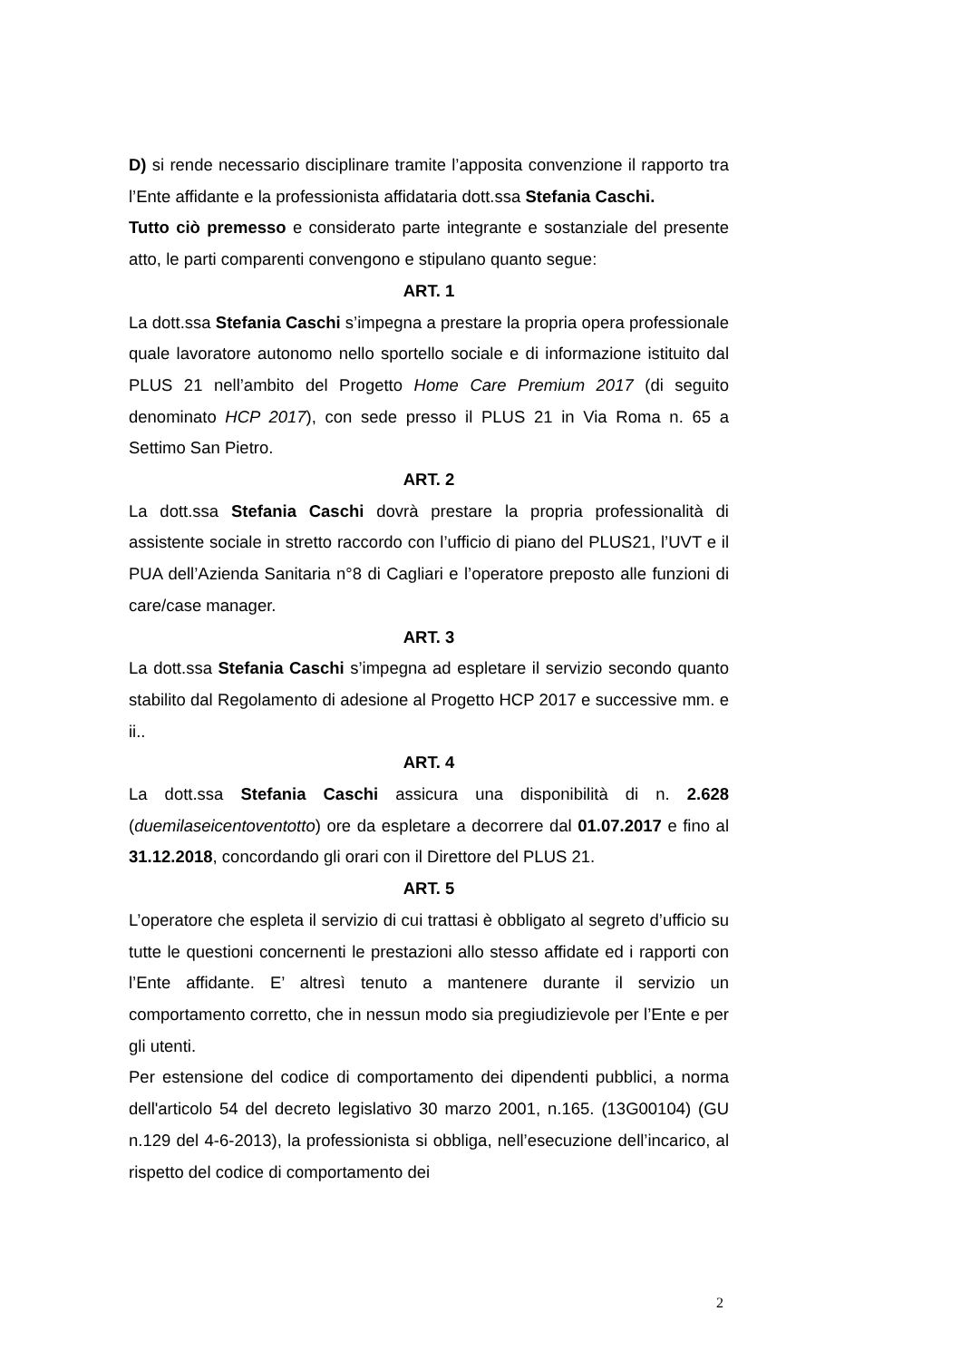D) si rende necessario disciplinare tramite l’apposita convenzione il rapporto tra l’Ente affidante e la professionista affidataria dott.ssa Stefania Caschi.
Tutto ciò premesso e considerato parte integrante e sostanziale del presente atto, le parti comparenti convengono e stipulano quanto segue:
ART. 1
La dott.ssa Stefania Caschi s’impegna a prestare la propria opera professionale quale lavoratore autonomo nello sportello sociale e di informazione istituito dal PLUS 21 nell’ambito del Progetto Home Care Premium 2017 (di seguito denominato HCP 2017), con sede presso il PLUS 21 in Via Roma n. 65 a Settimo San Pietro.
ART. 2
La dott.ssa Stefania Caschi dovrà prestare la propria professionalità di assistente sociale in stretto raccordo con l’ufficio di piano del PLUS21, l’UVT e il PUA dell’Azienda Sanitaria n°8 di Cagliari e l’operatore preposto alle funzioni di care/case manager.
ART. 3
La dott.ssa Stefania Caschi s’impegna ad espletare il servizio secondo quanto stabilito dal Regolamento di adesione al Progetto HCP 2017 e successive mm. e ii..
ART. 4
La dott.ssa Stefania Caschi assicura una disponibilità di n. 2.628 (duemilaseicentoventotto) ore da espletare a decorrere dal 01.07.2017 e fino al 31.12.2018, concordando gli orari con il Direttore del PLUS 21.
ART. 5
L’operatore che espleta il servizio di cui trattasi è obbligato al segreto d’ufficio su tutte le questioni concernenti le prestazioni allo stesso affidate ed i rapporti con l’Ente affidante. E’ altresì tenuto a mantenere durante il servizio un comportamento corretto, che in nessun modo sia pregiudizievole per l’Ente e per gli utenti.
Per estensione del codice di comportamento dei dipendenti pubblici, a norma dell'articolo 54 del decreto legislativo 30 marzo 2001, n.165. (13G00104) (GU n.129 del 4-6-2013), la professionista si obbliga, nell’esecuzione dell’incarico, al rispetto del codice di comportamento dei
2